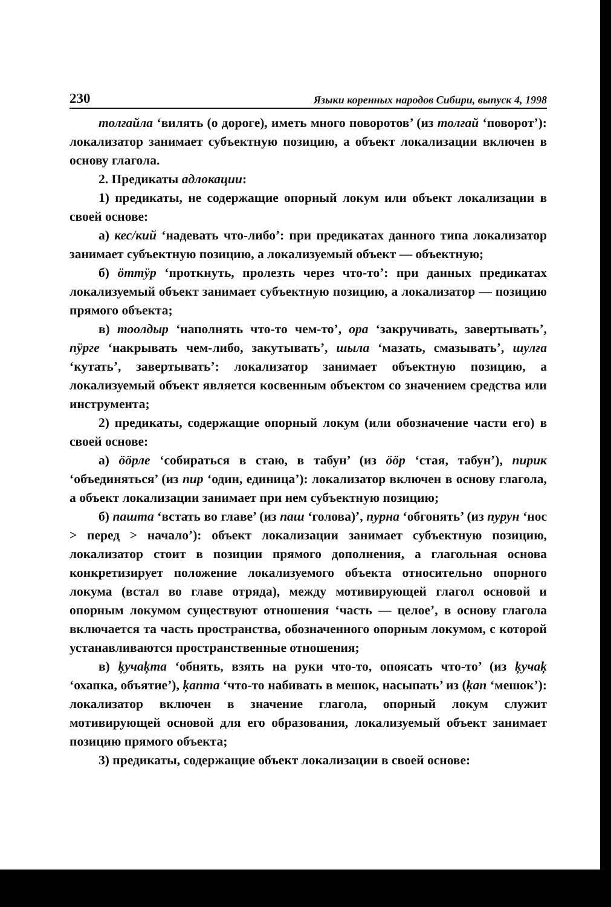230 Языки коренных народов Сибири, выпуск 4, 1998
толғайла ‘вилять (о дороге), иметь много поворотов’ (из толғай ‘поворот’): локализатор занимает субъектную позицию, а объект локализации включен в основу глагола.
2. Предикаты адлокации:
1) предикаты, не содержащие опорный локум или объект локализации в своей основе:
а) кес/кий ‘надевать что-либо’: при предикатах данного типа локализатор занимает субъектную позицию, а локализуемый объект — объектную;
б) öттÿр ‘проткнуть, пролезть через что-то’: при данных предикатах локализуемый объект занимает субъектную позицию, а локализатор — позицию прямого объекта;
в) тоолдыр ‘наполнять что-то чем-то’, ора ‘закручивать, завертывать’, пÿрге ‘накрывать чем-либо, закутывать’, шыла ‘мазать, смазывать’, шулға ‘кутать’, завертывать’: локализатор занимает объектную позицию, а локализуемый объект является косвенным объектом со значением средства или инструмента;
2) предикаты, содержащие опорный локум (или обозначение части его) в своей основе:
а) ööрле ‘собираться в стаю, в табун’ (из ööр ‘стая, табун’), пирик ‘объединяться’ (из пир ‘один, единица’): локализатор включен в основу глагола, а объект локализации занимает при нем субъектную позицию;
б) пашта ‘встать во главе’ (из паш ‘голова)’, пурна ‘обгонять’ (из пурун ‘нос > перед > начало’): объект локализации занимает субъектную позицию, локализатор стоит в позиции прямого дополнения, а глагольная основа конкретизирует положение локализуемого объекта относительно опорного локума (встал во главе отряда), между мотивирующей глагол основой и опорным локумом существуют отношения ‘часть — целое’, в основу глагола включается та часть пространства, обозначенного опорным локумом, с которой устанавливаются пространственные отношения;
в) ķучаķта ‘обнять, взять на руки что-то, опоясать что-то’ (из ķучаķ ‘охапка, объятие’), ķапта ‘что-то набивать в мешок, насыпать’ из (ķап ‘мешок’): локализатор включен в значение глагола, опорный локум служит мотивирующей основой для его образования, локализуемый объект занимает позицию прямого объекта;
3) предикаты, содержащие объект локализации в своей основе: